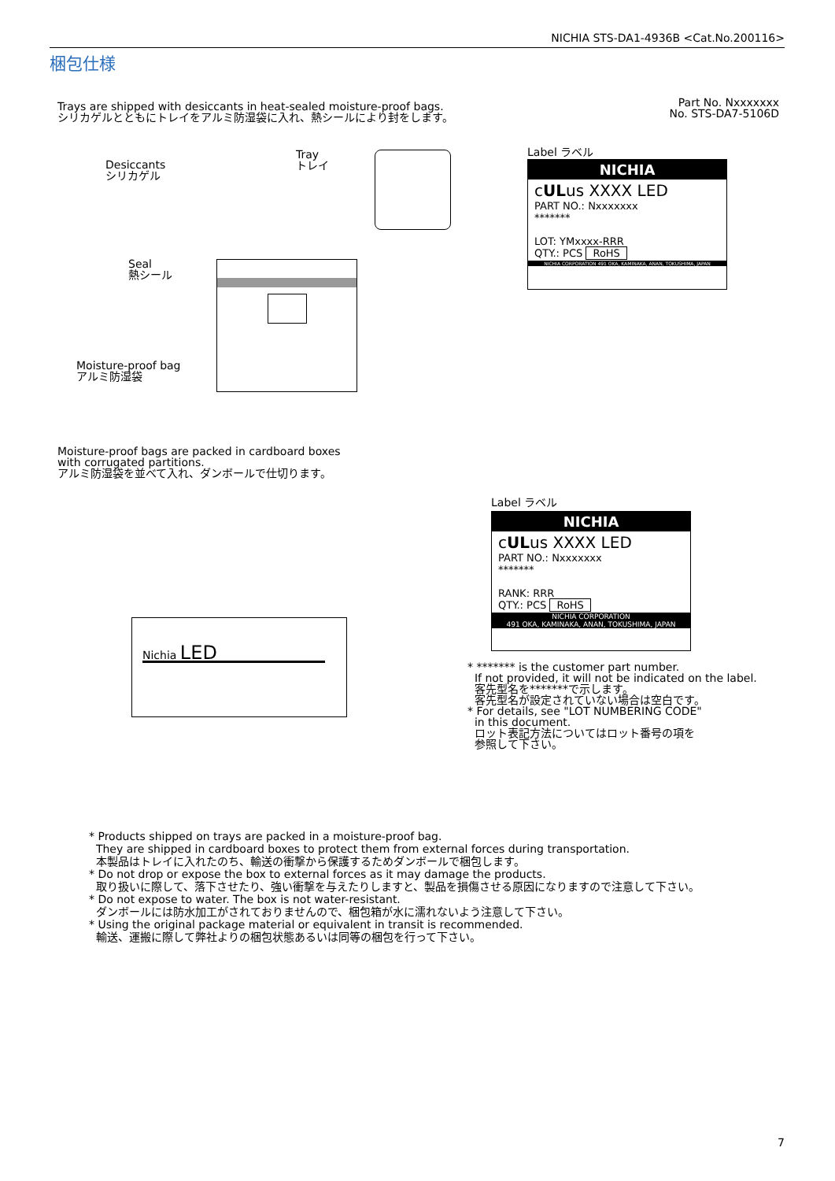NICHIA STS-DA1-4936B <Cat.No.200116>
梱包仕様
Trays are shipped with desiccants in heat-sealed moisture-proof bags.
シリカゲルとともにトレイをアルミ防湿袋に入れ、熱シールにより封をします。
Part No. Nxxxxxxx
No. STS-DA7-5106D
Desiccants
シリカゲル
Tray
トレイ
Seal
熱シール
Moisture-proof bag
アルミ防湿袋
Label ラベル
NICHIA
cULus XXXX LED
PART NO.: Nxxxxxxx
*******
LOT: YMxxxx-RRR
QTY.: PCS RoHS
NICHIA CORPORATION 491 OKA, KAMINAKA, ANAN, TOKUSHIMA, JAPAN
Moisture-proof bags are packed in cardboard boxes
with corrugated partitions.
アルミ防湿袋を並べて入れ、ダンボールで仕切ります。
Nichia LED
Label ラベル
NICHIA
cULus XXXX LED
PART NO.: Nxxxxxxx
*******
RANK: RRR
QTY.: PCS RoHS
NICHIA CORPORATION
491 OKA, KAMINAKA, ANAN, TOKUSHIMA, JAPAN
* ******* is the customer part number.
If not provided, it will not be indicated on the label.
客先型名を*******で示します。
客先型名が設定されていない場合は空白です。
* For details, see "LOT NUMBERING CODE"
in this document.
ロット表記方法についてはロット番号の項を
参照して下さい。
* Products shipped on trays are packed in a moisture-proof bag.
They are shipped in cardboard boxes to protect them from external forces during transportation.
本製品はトレイに入れたのち、輸送の衝撃から保護するためダンボールで梱包します。
* Do not drop or expose the box to external forces as it may damage the products.
取り扱いに際して、落下させたり、強い衝撃を与えたりしますと、製品を損傷させる原因になりますので注意して下さい。
* Do not expose to water. The box is not water-resistant.
ダンボールには防水加工がされておりませんので、梱包箱が水に濡れないよう注意して下さい。
* Using the original package material or equivalent in transit is recommended.
輸送、運搬に際して弊社よりの梱包状態あるいは同等の梱包を行って下さい。
7